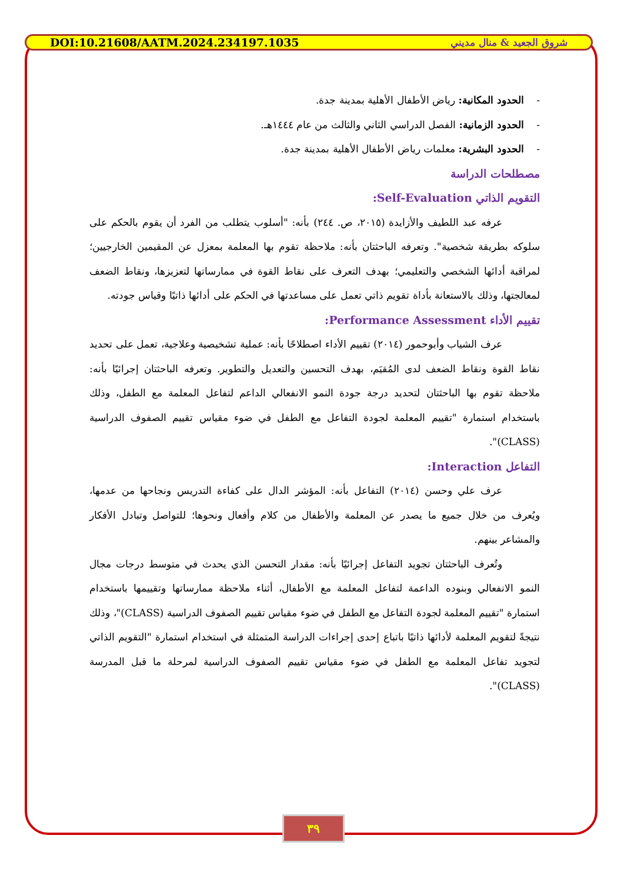DOI:10.21608/AATM.2024.234197.1035 شروق الجعيد & منال مديني
- الحدود المكانية: رياض الأطفال الأهلية بمدينة جدة.
- الحدود الزمانية: الفصل الدراسي الثاني والثالث من عام ١٤٤٤هـ.
- الحدود البشرية: معلمات رياض الأطفال الأهلية بمدينة جدة.
مصطلحات الدراسة
التقويم الذاتي Self-Evaluation:
عرفه عبد اللطيف والأزايدة (٢٠١٥، ص. ٢٤٤) بأنه: "أسلوب يتطلب من الفرد أن يقوم بالحكم على سلوكه بطريقة شخصية". وتعرفه الباحثتان بأنه: ملاحظة تقوم بها المعلمة بمعزل عن المقيمين الخارجيين؛ لمراقبة أدائها الشخصي والتعليمي؛ بهدف التعرف على نقاط القوة في ممارساتها لتعزيزها، ونقاط الضعف لمعالجتها، وذلك بالاستعانة بأداة تقويم ذاتي تعمل على مساعدتها في الحكم على أدائها ذاتيًا وقياس جودته.
تقييم الأداء Performance Assessment:
عرف الشياب وأبوحمور (٢٠١٤) تقييم الأداء اصطلاحًا بأنه: عملية تشخيصية وعلاجية، تعمل على تحديد نقاط القوة ونقاط الضعف لدى المُقيَم، بهدف التحسين والتعديل والتطوير. وتعرفه الباحثتان إجرائيًا بأنه: ملاحظة تقوم بها الباحثتان لتحديد درجة جودة النمو الانفعالي الداعم لتفاعل المعلمة مع الطفل، وذلك باستخدام استمارة "تقييم المعلمة لجودة التفاعل مع الطفل في ضوء مقياس تقييم الصفوف الدراسية (CLASS)".
التفاعل Interaction:
عرف علي وحسن (٢٠١٤) التفاعل بأنه: المؤشر الدال على كفاءة التدريس ونجاحها من عدمها، ويُعرف من خلال جميع ما يصدر عن المعلمة والأطفال من كلام وأفعال ونحوها؛ للتواصل وتبادل الأفكار والمشاعر بينهم.
وتُعرف الباحثتان تجويد التفاعل إجرائيًا بأنه: مقدار التحسن الذي يحدث في متوسط درجات مجال النمو الانفعالي وبنوده الداعمة لتفاعل المعلمة مع الأطفال، أثناء ملاحظة ممارساتها وتقييمها باستخدام استمارة "تقييم المعلمة لجودة التفاعل مع الطفل في ضوء مقياس تقييم الصفوف الدراسية (CLASS)"، وذلك نتيجةً لتقويم المعلمة لأدائها ذاتيًا باتباع إحدى إجراءات الدراسة المتمثلة في استخدام استمارة "التقويم الذاتي لتجويد تفاعل المعلمة مع الطفل في ضوء مقياس تقييم الصفوف الدراسية لمرحلة ما قبل المدرسة (CLASS)".
٣٩